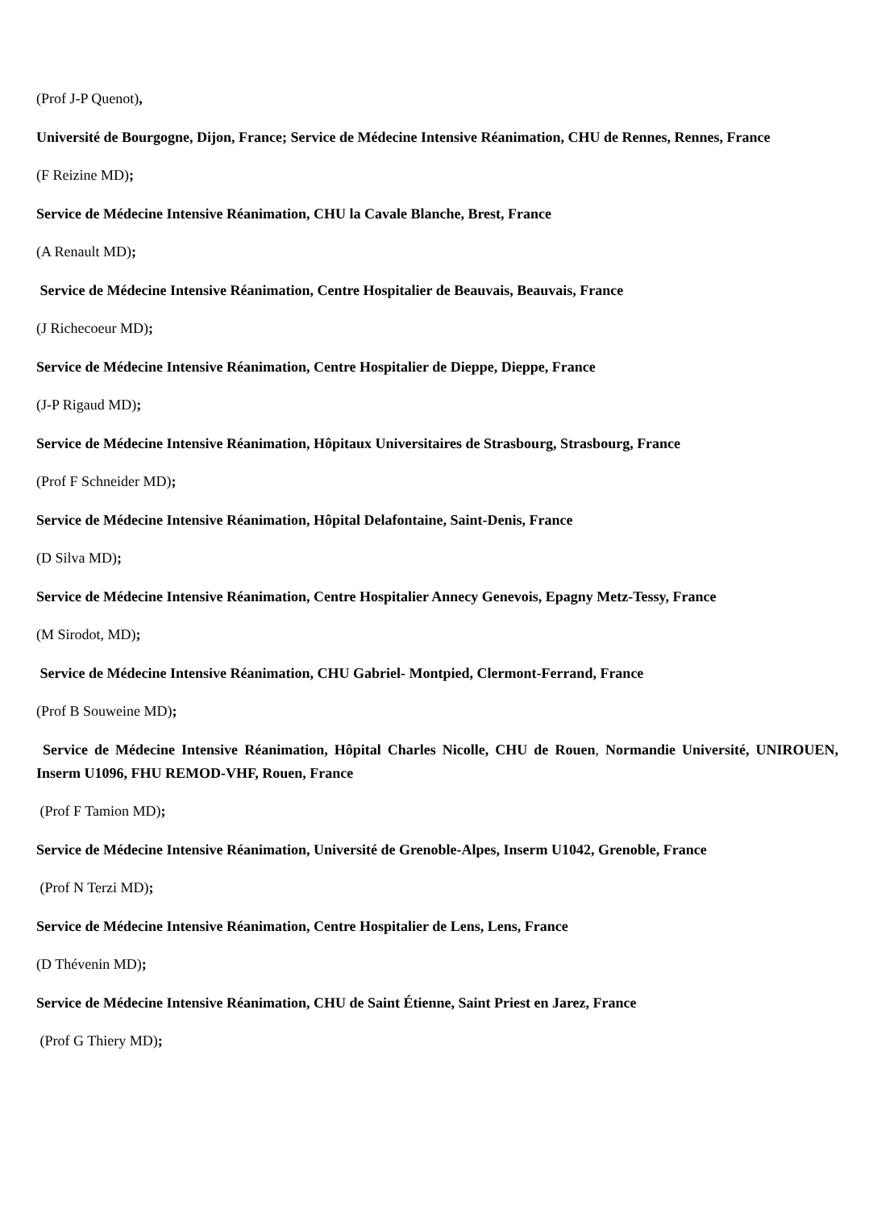(Prof J-P Quenot),
Université de Bourgogne, Dijon, France; Service de Médecine Intensive Réanimation, CHU de Rennes, Rennes, France
(F Reizine MD);
Service de Médecine Intensive Réanimation, CHU la Cavale Blanche, Brest, France
(A Renault MD);
Service de Médecine Intensive Réanimation, Centre Hospitalier de Beauvais, Beauvais, France
(J Richecoeur MD);
Service de Médecine Intensive Réanimation, Centre Hospitalier de Dieppe, Dieppe, France
(J-P Rigaud MD);
Service de Médecine Intensive Réanimation, Hôpitaux Universitaires de Strasbourg, Strasbourg, France
(Prof F Schneider MD);
Service de Médecine Intensive Réanimation, Hôpital Delafontaine, Saint-Denis, France
(D Silva MD);
Service de Médecine Intensive Réanimation, Centre Hospitalier Annecy Genevois, Epagny Metz-Tessy, France
(M Sirodot, MD);
Service de Médecine Intensive Réanimation, CHU Gabriel- Montpied, Clermont-Ferrand, France
(Prof B Souweine MD);
Service de Médecine Intensive Réanimation, Hôpital Charles Nicolle, CHU de Rouen, Normandie Université, UNIROUEN, Inserm U1096, FHU REMOD-VHF, Rouen, France
(Prof F Tamion MD);
Service de Médecine Intensive Réanimation, Université de Grenoble-Alpes, Inserm U1042, Grenoble, France
(Prof N Terzi MD);
Service de Médecine Intensive Réanimation, Centre Hospitalier de Lens, Lens, France
(D Thévenin MD);
Service de Médecine Intensive Réanimation, CHU de Saint Étienne, Saint Priest en Jarez, France
(Prof G Thiery MD);